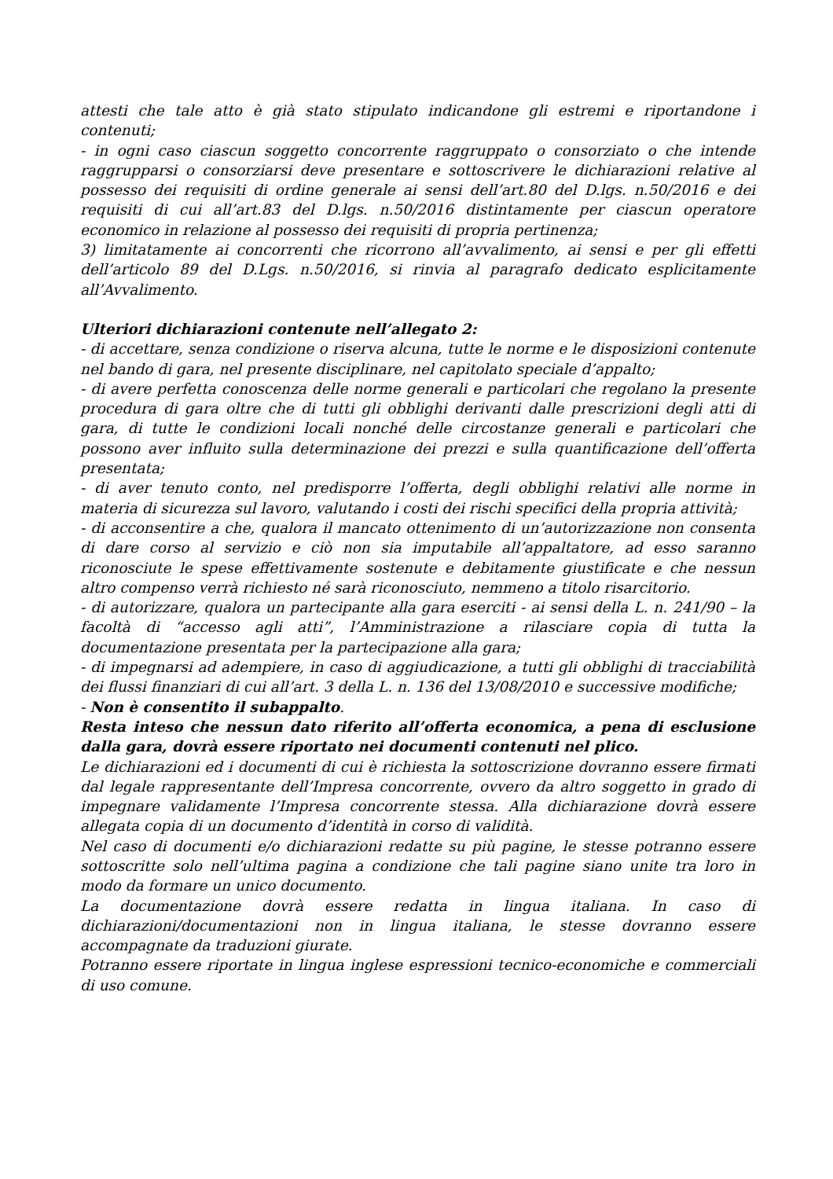attesti che tale atto è già stato stipulato indicandone gli estremi e riportandone i contenuti;
- in ogni caso ciascun soggetto concorrente raggruppato o consorziato o che intende raggrupparsi o consorziarsi deve presentare e sottoscrivere le dichiarazioni relative al possesso dei requisiti di ordine generale ai sensi dell’art.80 del D.lgs. n.50/2016 e dei requisiti di cui all’art.83 del D.lgs. n.50/2016 distintamente per ciascun operatore economico in relazione al possesso dei requisiti di propria pertinenza;
3) limitatamente ai concorrenti che ricorrono all’avvalimento, ai sensi e per gli effetti dell’articolo 89 del D.Lgs. n.50/2016, si rinvia al paragrafo dedicato esplicitamente all’Avvalimento.
Ulteriori dichiarazioni contenute nell’allegato 2:
- di accettare, senza condizione o riserva alcuna, tutte le norme e le disposizioni contenute nel bando di gara, nel presente disciplinare, nel capitolato speciale d’appalto;
- di avere perfetta conoscenza delle norme generali e particolari che regolano la presente procedura di gara oltre che di tutti gli obblighi derivanti dalle prescrizioni degli atti di gara, di tutte le condizioni locali nonché delle circostanze generali e particolari che possono aver influito sulla determinazione dei prezzi e sulla quantificazione dell’offerta presentata;
- di aver tenuto conto, nel predisporre l’offerta, degli obblighi relativi alle norme in materia di sicurezza sul lavoro, valutando i costi dei rischi specifici della propria attività;
- di acconsentire a che, qualora il mancato ottenimento di un’autorizzazione non consenta di dare corso al servizio e ciò non sia imputabile all’appaltatore, ad esso saranno riconosciute le spese effettivamente sostenute e debitamente giustificate e che nessun altro compenso verrà richiesto né sarà riconosciuto, nemmeno a titolo risarcitorio.
- di autorizzare, qualora un partecipante alla gara eserciti - ai sensi della L. n. 241/90 – la facoltà di “accesso agli atti”, l’Amministrazione a rilasciare copia di tutta la documentazione presentata per la partecipazione alla gara;
- di impegnarsi ad adempiere, in caso di aggiudicazione, a tutti gli obblighi di tracciabilità dei flussi finanziari di cui all’art. 3 della L. n. 136 del 13/08/2010 e successive modifiche;
- Non è consentito il subappalto.
Resta inteso che nessun dato riferito all’offerta economica, a pena di esclusione dalla gara, dovrà essere riportato nei documenti contenuti nel plico.
Le dichiarazioni ed i documenti di cui è richiesta la sottoscrizione dovranno essere firmati dal legale rappresentante dell’Impresa concorrente, ovvero da altro soggetto in grado di impegnare validamente l’Impresa concorrente stessa. Alla dichiarazione dovrà essere allegata copia di un documento d’identità in corso di validità.
Nel caso di documenti e/o dichiarazioni redatte su più pagine, le stesse potranno essere sottoscritte solo nell’ultima pagina a condizione che tali pagine siano unite tra loro in modo da formare un unico documento.
La documentazione dovrà essere redatta in lingua italiana. In caso di dichiarazioni/documentazioni non in lingua italiana, le stesse dovranno essere accompagnate da traduzioni giurate.
Potranno essere riportate in lingua inglese espressioni tecnico-economiche e commerciali di uso comune.